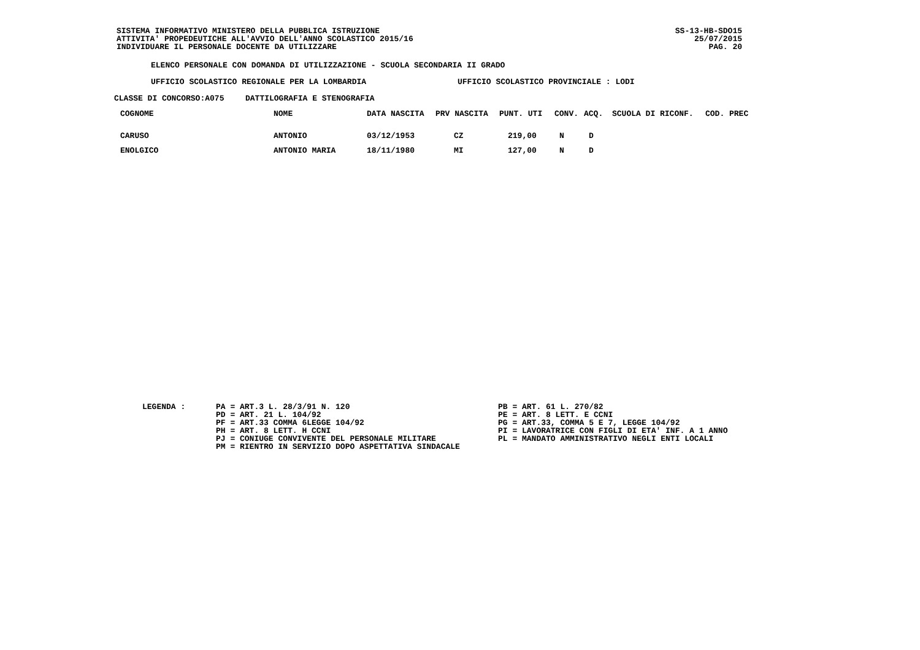SISTEMA INFORMATIVO MINISTERO DELLA PUBBLICA ISTRUZIONE
ATTIVITA' PROPEDEUTICHE ALL'AVVIO DELL'ANNO SCOLASTICO 2015/16
INDIVIDUARE IL PERSONALE DOCENTE DA UTILIZZARE
SS-13-HB-SDO15
25/07/2015
PAG. 20
ELENCO PERSONALE CON DOMANDA DI UTILIZZAZIONE - SCUOLA SECONDARIA II GRADO
UFFICIO SCOLASTICO REGIONALE PER LA LOMBARDIA UFFICIO SCOLASTICO PROVINCIALE : LODI
CLASSE DI CONCORSO:A075 DATTILOGRAFIA E STENOGRAFIA
| COGNOME | NOME | DATA NASCITA | PRV NASCITA | PUNT. UTI | CONV. | ACQ. | SCUOLA DI RICONF. | COD. PREC |
| --- | --- | --- | --- | --- | --- | --- | --- | --- |
| CARUSO | ANTONIO | 03/12/1953 | CZ | 219,00 | N | D | | |
| ENOLGICO | ANTONIO MARIA | 18/11/1980 | MI | 127,00 | N | D | | |
LEGENDA : PA = ART.3 L. 28/3/91 N. 120
PD = ART. 21 L. 104/92
PF = ART.33 COMMA 6LEGGE 104/92
PH = ART. 8 LETT. H CCNI
PJ = CONIUGE CONVIVENTE DEL PERSONALE MILITARE
PM = RIENTRO IN SERVIZIO DOPO ASPETTATIVA SINDACALE
PB = ART. 61 L. 270/82
PE = ART. 8 LETT. E CCNI
PG = ART.33, COMMA 5 E 7, LEGGE 104/92
PI = LAVORATRICE CON FIGLI DI ETA' INF. A 1 ANNO
PL = MANDATO AMMINISTRATIVO NEGLI ENTI LOCALI